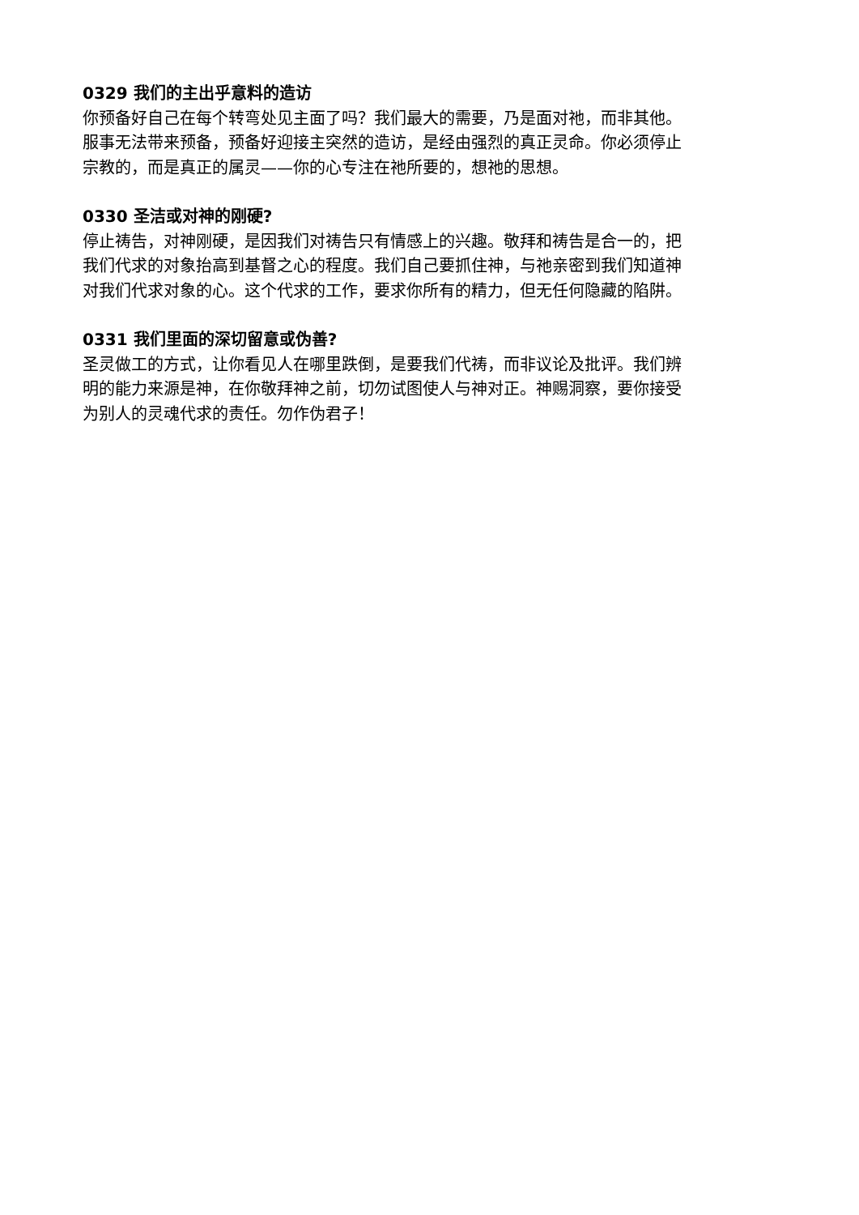0329 我们的主出乎意料的造访
你预备好自己在每个转弯处见主面了吗？我们最大的需要，乃是面对祂，而非其他。服事无法带来预备，预备好迎接主突然的造访，是经由强烈的真正灵命。你必须停止宗教的，而是真正的属灵——你的心专注在祂所要的，想祂的思想。
0330 圣洁或对神的刚硬?
停止祷告，对神刚硬，是因我们对祷告只有情感上的兴趣。敬拜和祷告是合一的，把我们代求的对象抬高到基督之心的程度。我们自己要抓住神，与祂亲密到我们知道神对我们代求对象的心。这个代求的工作，要求你所有的精力，但无任何隐藏的陷阱。
0331 我们里面的深切留意或伪善?
圣灵做工的方式，让你看见人在哪里跌倒，是要我们代祷，而非议论及批评。我们辨明的能力来源是神，在你敬拜神之前，切勿试图使人与神对正。神赐洞察，要你接受为别人的灵魂代求的责任。勿作伪君子！